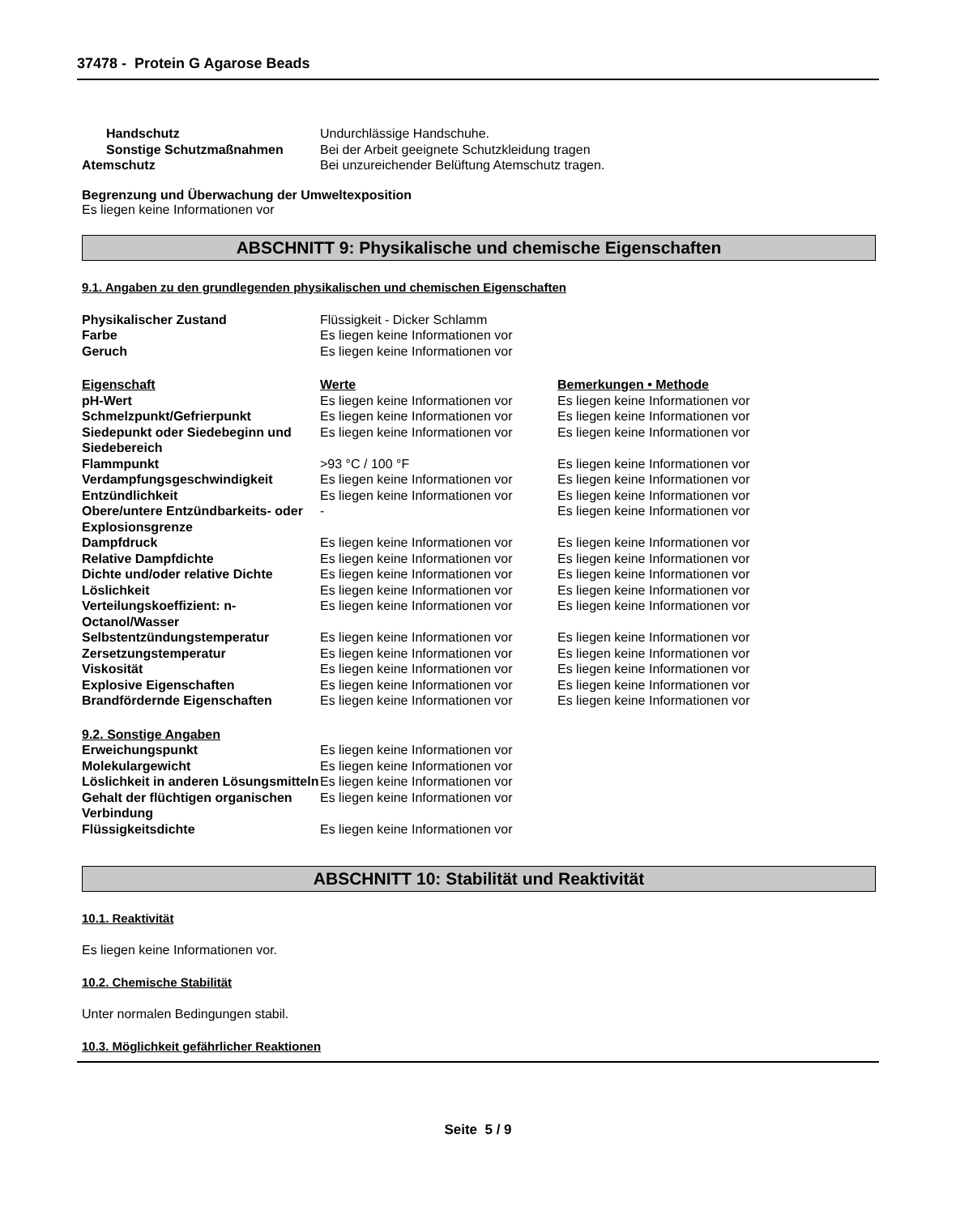37478 - Protein G Agarose Beads
| Handschutz | Undurchlässige Handschuhe. |
| Sonstige Schutzmaßnahmen | Bei der Arbeit geeignete Schutzkleidung tragen |
| Atemschutz | Bei unzureichender Belüftung Atemschutz tragen. |
Begrenzung und Überwachung der Umweltexposition
Es liegen keine Informationen vor
ABSCHNITT 9: Physikalische und chemische Eigenschaften
9.1. Angaben zu den grundlegenden physikalischen und chemischen Eigenschaften
| Physikalischer Zustand | Flüssigkeit - Dicker Schlamm |
| Farbe | Es liegen keine Informationen vor |
| Geruch | Es liegen keine Informationen vor |
| Eigenschaft | Werte | Bemerkungen • Methode |
| pH-Wert | Es liegen keine Informationen vor | Es liegen keine Informationen vor |
| Schmelzpunkt/Gefrierpunkt | Es liegen keine Informationen vor | Es liegen keine Informationen vor |
| Siedepunkt oder Siedebeginn und Siedebereich | Es liegen keine Informationen vor | Es liegen keine Informationen vor |
| Flammpunkt | >93 °C / 100 °F | Es liegen keine Informationen vor |
| Verdampfungsgeschwindigkeit | Es liegen keine Informationen vor | Es liegen keine Informationen vor |
| Entzündlichkeit | Es liegen keine Informationen vor | Es liegen keine Informationen vor |
| Obere/untere Entzündbarkeits- oder Explosionsgrenze | - | Es liegen keine Informationen vor |
| Dampfdruck | Es liegen keine Informationen vor | Es liegen keine Informationen vor |
| Relative Dampfdichte | Es liegen keine Informationen vor | Es liegen keine Informationen vor |
| Dichte und/oder relative Dichte | Es liegen keine Informationen vor | Es liegen keine Informationen vor |
| Löslichkeit | Es liegen keine Informationen vor | Es liegen keine Informationen vor |
| Verteilungskoeffizient: n-Octanol/Wasser | Es liegen keine Informationen vor | Es liegen keine Informationen vor |
| Selbstentzündungstemperatur | Es liegen keine Informationen vor | Es liegen keine Informationen vor |
| Zersetzungstemperatur | Es liegen keine Informationen vor | Es liegen keine Informationen vor |
| Viskosität | Es liegen keine Informationen vor | Es liegen keine Informationen vor |
| Explosive Eigenschaften | Es liegen keine Informationen vor | Es liegen keine Informationen vor |
| Brandfördernde Eigenschaften | Es liegen keine Informationen vor | Es liegen keine Informationen vor |
| 9.2. Sonstige Angaben | |
| Erweichungspunkt | Es liegen keine Informationen vor |
| Molekulargewicht | Es liegen keine Informationen vor |
| Löslichkeit in anderen Lösungsmitteln | Es liegen keine Informationen vor |
| Gehalt der flüchtigen organischen Verbindung | Es liegen keine Informationen vor |
| Flüssigkeitsdichte | Es liegen keine Informationen vor |
ABSCHNITT 10: Stabilität und Reaktivität
10.1. Reaktivität
Es liegen keine Informationen vor.
10.2. Chemische Stabilität
Unter normalen Bedingungen stabil.
10.3. Möglichkeit gefährlicher Reaktionen
Seite 5 / 9